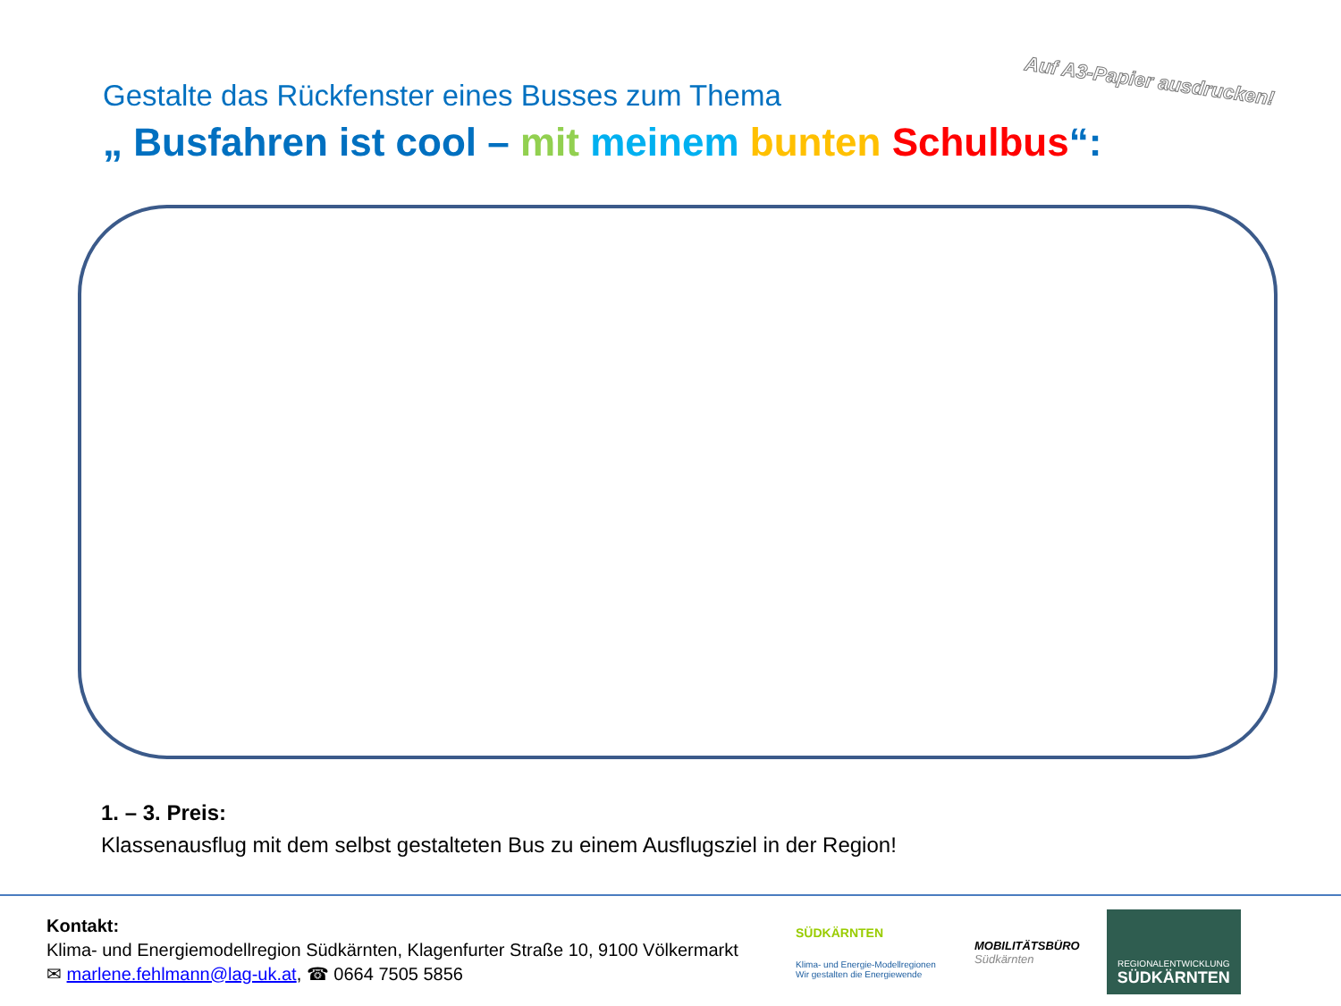Auf A3-Papier ausdrucken!
Gestalte das Rückfenster eines Busses zum Thema
„ Busfahren ist cool – mit meinem bunten Schulbus“:
1. – 3. Preis:
Klassenausflug mit dem selbst gestalteten Bus zu einem Ausflugsziel in der Region!
Kontakt:
Klima- und Energiemodellregion Südkärnten, Klagenfurter Straße 10, 9100 Völkermarkt
✉ marlene.fehlmann@lag-uk.at, ☎ 0664 7505 5856
SÜDKÄRNTEN
Klima- und Energie-Modellregionen
Wir gestalten die Energiewende
MOBILITÄTSBÜRO
Südkärnten
REGIONALENTWICKLUNG
SÜDKÄRNTEN